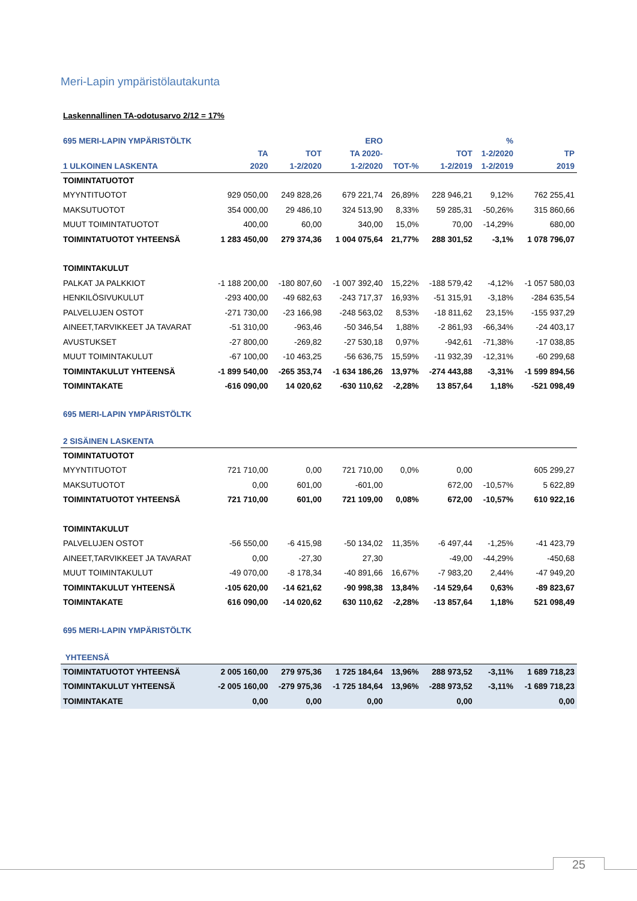Meri-Lapin ympäristölautakunta
Laskennallinen TA-odotusarvo 2/12 = 17%
| 695 MERI-LAPIN YMPÄRISTÖLTK | | | ERO | | | % | |
| --- | --- | --- | --- | --- | --- | --- | --- |
| | TA | TOT | TA 2020- | | TOT | 1-2/2020 | TP |
| 1 ULKOINEN LASKENTA | 2020 | 1-2/2020 | 1-2/2020 | TOT-% | 1-2/2019 | 1-2/2019 | 2019 |
| TOIMINTATUOTOT | | | | | | | |
| MYYNTITUOTOT | 929 050,00 | 249 828,26 | 679 221,74 | 26,89% | 228 946,21 | 9,12% | 762 255,41 |
| MAKSUTUOTOT | 354 000,00 | 29 486,10 | 324 513,90 | 8,33% | 59 285,31 | -50,26% | 315 860,66 |
| MUUT TOIMINTATUOTOT | 400,00 | 60,00 | 340,00 | 15,0% | 70,00 | -14,29% | 680,00 |
| TOIMINTATUOTOT YHTEENSÄ | 1 283 450,00 | 279 374,36 | 1 004 075,64 | 21,77% | 288 301,52 | -3,1% | 1 078 796,07 |
| TOIMINTAKULUT | | | | | | | |
| PALKAT JA PALKKIOT | -1 188 200,00 | -180 807,60 | -1 007 392,40 | 15,22% | -188 579,42 | -4,12% | -1 057 580,03 |
| HENKILÖSIVUKULUT | -293 400,00 | -49 682,63 | -243 717,37 | 16,93% | -51 315,91 | -3,18% | -284 635,54 |
| PALVELUJEN OSTOT | -271 730,00 | -23 166,98 | -248 563,02 | 8,53% | -18 811,62 | 23,15% | -155 937,29 |
| AINEET,TARVIKKEET JA TAVARAT | -51 310,00 | -963,46 | -50 346,54 | 1,88% | -2 861,93 | -66,34% | -24 403,17 |
| AVUSTUKSET | -27 800,00 | -269,82 | -27 530,18 | 0,97% | -942,61 | -71,38% | -17 038,85 |
| MUUT TOIMINTAKULUT | -67 100,00 | -10 463,25 | -56 636,75 | 15,59% | -11 932,39 | -12,31% | -60 299,68 |
| TOIMINTAKULUT YHTEENSÄ | -1 899 540,00 | -265 353,74 | -1 634 186,26 | 13,97% | -274 443,88 | -3,31% | -1 599 894,56 |
| TOIMINTAKATE | -616 090,00 | 14 020,62 | -630 110,62 | -2,28% | 13 857,64 | 1,18% | -521 098,49 |
| 695 MERI-LAPIN YMPÄRISTÖLTK | | | | | | | |
| 2 SISÄINEN LASKENTA | | | | | | | |
| TOIMINTATUOTOT | | | | | | | |
| MYYNTITUOTOT | 721 710,00 | 0,00 | 721 710,00 | 0,0% | 0,00 | | 605 299,27 |
| MAKSUTUOTOT | 0,00 | 601,00 | -601,00 | | 672,00 | -10,57% | 5 622,89 |
| TOIMINTATUOTOT YHTEENSÄ | 721 710,00 | 601,00 | 721 109,00 | 0,08% | 672,00 | -10,57% | 610 922,16 |
| TOIMINTAKULUT | | | | | | | |
| PALVELUJEN OSTOT | -56 550,00 | -6 415,98 | -50 134,02 | 11,35% | -6 497,44 | -1,25% | -41 423,79 |
| AINEET,TARVIKKEET JA TAVARAT | 0,00 | -27,30 | 27,30 | | -49,00 | -44,29% | -450,68 |
| MUUT TOIMINTAKULUT | -49 070,00 | -8 178,34 | -40 891,66 | 16,67% | -7 983,20 | 2,44% | -47 949,20 |
| TOIMINTAKULUT YHTEENSÄ | -105 620,00 | -14 621,62 | -90 998,38 | 13,84% | -14 529,64 | 0,63% | -89 823,67 |
| TOIMINTAKATE | 616 090,00 | -14 020,62 | 630 110,62 | -2,28% | -13 857,64 | 1,18% | 521 098,49 |
| 695 MERI-LAPIN YMPÄRISTÖLTK | | | | | | | |
| YHTEENSÄ | | | | | | | |
| TOIMINTATUOTOT YHTEENSÄ | 2 005 160,00 | 279 975,36 | 1 725 184,64 | 13,96% | 288 973,52 | -3,11% | 1 689 718,23 |
| TOIMINTAKULUT YHTEENSÄ | -2 005 160,00 | -279 975,36 | -1 725 184,64 | 13,96% | -288 973,52 | -3,11% | -1 689 718,23 |
| TOIMINTAKATE | 0,00 | 0,00 | 0,00 | | 0,00 | | 0,00 |
25